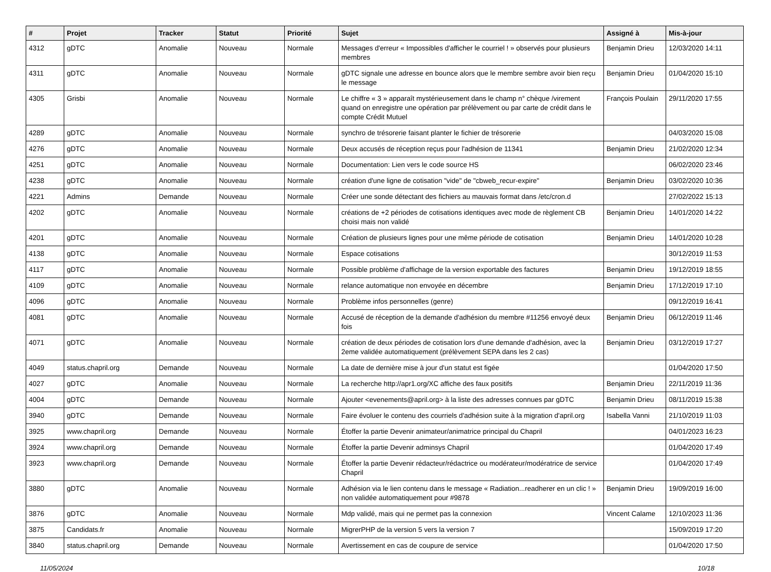| # | Projet | Tracker | Statut | Priorité | Sujet | Assigné à | Mis-à-jour |
| --- | --- | --- | --- | --- | --- | --- | --- |
| 4312 | gDTC | Anomalie | Nouveau | Normale | Messages d'erreur « Impossibles d'afficher le courriel ! » observés pour plusieurs membres | Benjamin Drieu | 12/03/2020 14:11 |
| 4311 | gDTC | Anomalie | Nouveau | Normale | gDTC signale une adresse en bounce alors que le membre sembre avoir bien reçu le message | Benjamin Drieu | 01/04/2020 15:10 |
| 4305 | Grisbi | Anomalie | Nouveau | Normale | Le chiffre « 3 » apparaît mystérieusement dans le champ n° chèque /virement quand on enregistre une opération par prélèvement ou par carte de crédit dans le compte Crédit Mutuel | François Poulain | 29/11/2020 17:55 |
| 4289 | gDTC | Anomalie | Nouveau | Normale | synchro de trésorerie faisant planter le fichier de trésorerie | | 04/03/2020 15:08 |
| 4276 | gDTC | Anomalie | Nouveau | Normale | Deux accusés de réception reçus pour l'adhésion de 11341 | Benjamin Drieu | 21/02/2020 12:34 |
| 4251 | gDTC | Anomalie | Nouveau | Normale | Documentation: Lien vers le code source HS | | 06/02/2020 23:46 |
| 4238 | gDTC | Anomalie | Nouveau | Normale | création d'une ligne de cotisation "vide" de "cbweb_recur-expire" | Benjamin Drieu | 03/02/2020 10:36 |
| 4221 | Admins | Demande | Nouveau | Normale | Créer une sonde détectant des fichiers au mauvais format dans /etc/cron.d | | 27/02/2022 15:13 |
| 4202 | gDTC | Anomalie | Nouveau | Normale | créations de +2 périodes de cotisations identiques avec mode de règlement CB choisi mais non validé | Benjamin Drieu | 14/01/2020 14:22 |
| 4201 | gDTC | Anomalie | Nouveau | Normale | Création de plusieurs lignes pour une même période de cotisation | Benjamin Drieu | 14/01/2020 10:28 |
| 4138 | gDTC | Anomalie | Nouveau | Normale | Espace cotisations | | 30/12/2019 11:53 |
| 4117 | gDTC | Anomalie | Nouveau | Normale | Possible problème d'affichage de la version exportable des factures | Benjamin Drieu | 19/12/2019 18:55 |
| 4109 | gDTC | Anomalie | Nouveau | Normale | relance automatique non envoyée en décembre | Benjamin Drieu | 17/12/2019 17:10 |
| 4096 | gDTC | Anomalie | Nouveau | Normale | Problème infos personnelles (genre) | | 09/12/2019 16:41 |
| 4081 | gDTC | Anomalie | Nouveau | Normale | Accusé de réception de la demande d'adhésion du membre #11256 envoyé deux fois | Benjamin Drieu | 06/12/2019 11:46 |
| 4071 | gDTC | Anomalie | Nouveau | Normale | création de deux périodes de cotisation lors d'une demande d'adhésion, avec la 2eme validée automatiquement (prélèvement SEPA dans les 2 cas) | Benjamin Drieu | 03/12/2019 17:27 |
| 4049 | status.chapril.org | Demande | Nouveau | Normale | La date de dernière mise à jour d'un statut est figée | | 01/04/2020 17:50 |
| 4027 | gDTC | Anomalie | Nouveau | Normale | La recherche http://apr1.org/XC affiche des faux positifs | Benjamin Drieu | 22/11/2019 11:36 |
| 4004 | gDTC | Demande | Nouveau | Normale | Ajouter <evenements@april.org> à la liste des adresses connues par gDTC | Benjamin Drieu | 08/11/2019 15:38 |
| 3940 | gDTC | Demande | Nouveau | Normale | Faire évoluer le contenu des courriels d'adhésion suite à la migration d'april.org | Isabella Vanni | 21/10/2019 11:03 |
| 3925 | www.chapril.org | Demande | Nouveau | Normale | Étoffer la partie Devenir animateur/animatrice principal du Chapril | | 04/01/2023 16:23 |
| 3924 | www.chapril.org | Demande | Nouveau | Normale | Étoffer la partie Devenir adminsys Chapril | | 01/04/2020 17:49 |
| 3923 | www.chapril.org | Demande | Nouveau | Normale | Étoffer la partie Devenir rédacteur/rédactrice ou modérateur/modératrice de service Chapril | | 01/04/2020 17:49 |
| 3880 | gDTC | Anomalie | Nouveau | Normale | Adhésion via le lien contenu dans le message « Radiation...readherer en un clic ! » non validée automatiquement pour #9878 | Benjamin Drieu | 19/09/2019 16:00 |
| 3876 | gDTC | Anomalie | Nouveau | Normale | Mdp validé, mais qui ne permet pas la connexion | Vincent Calame | 12/10/2023 11:36 |
| 3875 | Candidats.fr | Anomalie | Nouveau | Normale | MigrerPHP de la version 5 vers la version 7 | | 15/09/2019 17:20 |
| 3840 | status.chapril.org | Demande | Nouveau | Normale | Avertissement en cas de coupure de service | | 01/04/2020 17:50 |
11/05/2024 10/18